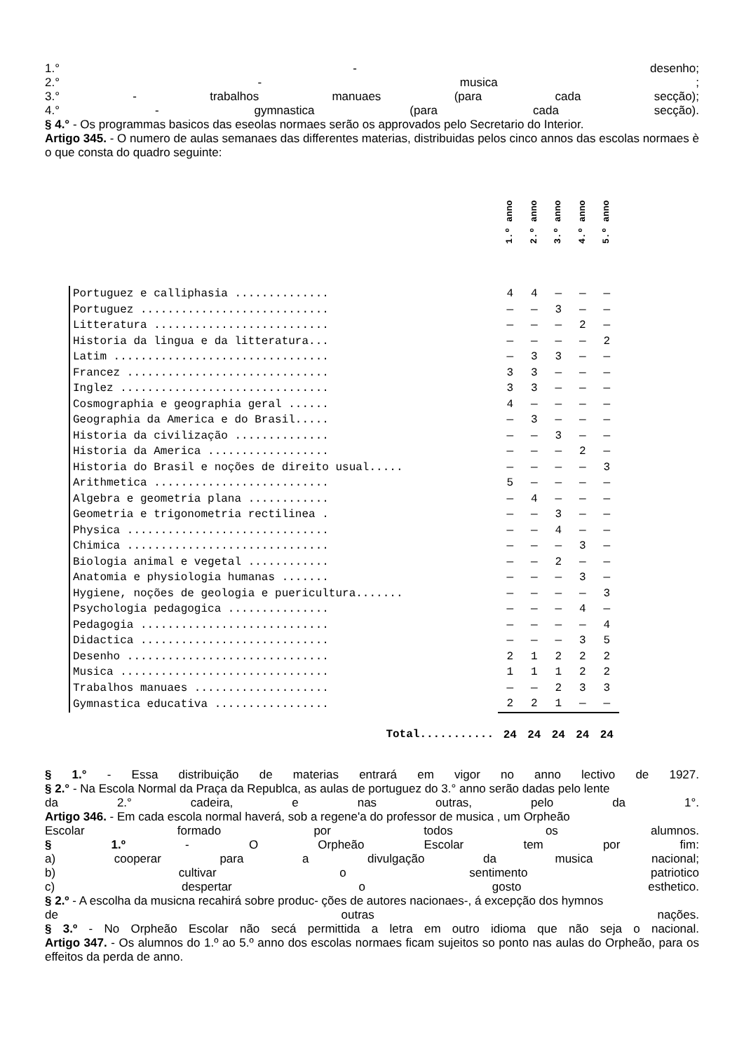1.° - desenho;
2.° - musica ;
3.° - trabalhos manuaes (para cada secção);
4.° - gymnastica (para cada secção).
§ 4.° - Os programmas basicos das eseolas normaes serão os approvados pelo Secretario do Interior.
Artigo 345. - O numero de aulas semanaes das differentes materias, distribuidas pelos cinco annos das escolas normaes è o que consta do quadro seguinte:
| | 1.º anno | 2.º anno | 3.º anno | 4.º anno | 5.º anno |
| --- | --- | --- | --- | --- | --- |
| Portuguez e calliphasia .............. | 4 | 4 | — | — | — |
| Portuguez ............................ | — | — | 3 | — | — |
| Litteratura .......................... | — | — | — | 2 | — |
| Historia da lingua e da litteratura... | — | — | — | — | 2 |
| Latim ................................ | — | 3 | 3 | — | — |
| Francez .............................. | 3 | 3 | — | — | — |
| Inglez ............................... | 3 | 3 | — | — | — |
| Cosmographia e geographia geral ...... | 4 | — | — | — | — |
| Geographia da America e do Brasil..... | — | 3 | — | — | — |
| Historia da civilização .............. | — | — | 3 | — | — |
| Historia da America .................. | — | — | — | 2 | — |
| Historia do Brasil e noções de direito usual..... | — | — | — | — | 3 |
| Arithmetica .......................... | 5 | — | — | — | — |
| Algebra e geometria plana ............ | — | 4 | — | — | — |
| Geometria e trigonometria rectilinea . | — | — | 3 | — | — |
| Physica .............................. | — | — | 4 | — | — |
| Chimica .............................. | — | — | — | 3 | — |
| Biologia animal e vegetal ............ | — | — | 2 | — | — |
| Anatomia e physiologia humanas ....... | — | — | — | 3 | — |
| Hygiene, noções de geologia e puericultura....... | — | — | — | — | 3 |
| Psychologia pedagogica ............... | — | — | — | 4 | — |
| Pedagogia ............................ | — | — | — | — | 4 |
| Didactica ............................ | — | — | — | 3 | 5 |
| Desenho .............................. | 2 | 1 | 2 | 2 | 2 |
| Musica ............................... | 1 | 1 | 1 | 2 | 2 |
| Trabalhos manuaes .................... | — | — | 2 | 3 | 3 |
| Gymnastica educativa ................. | 2 | 2 | 1 | — | — |
| Total........... | 24 | 24 | 24 | 24 | 24 |
§ 1.° - Essa distribuição de materias entrará em vigor no anno lectivo de 1927.
§ 2.° - Na Escola Normal da Praça da Republca, as aulas de portuguez do 3.° anno serão dadas pelo lente
da 2.° cadeira, e nas outras, pelo da 1°.
Artigo 346. - Em cada escola normal haverá, sob a regene'a do professor de musica , um Orpheão
Escolar formado por todos os alumnos.
§ 1.º - O Orpheão Escolar tem por fim:
a) cooperar para a divulgação da musica nacional;
b) cultivar o sentimento patriotico
c) despertar o gosto esthetico.
§ 2.º - A escolha da musicna recahirá sobre produc- ções de autores nacionaes-, á excepção dos hymnos
de outras nações.
§ 3.º - No Orpheão Escolar não secá permittida a letra em outro idioma que não seja o nacional.
Artigo 347. - Os alumnos do 1.º ao 5.º anno dos escolas normaes ficam sujeitos so ponto nas aulas do Orpheão, para os effeitos da perda de anno.